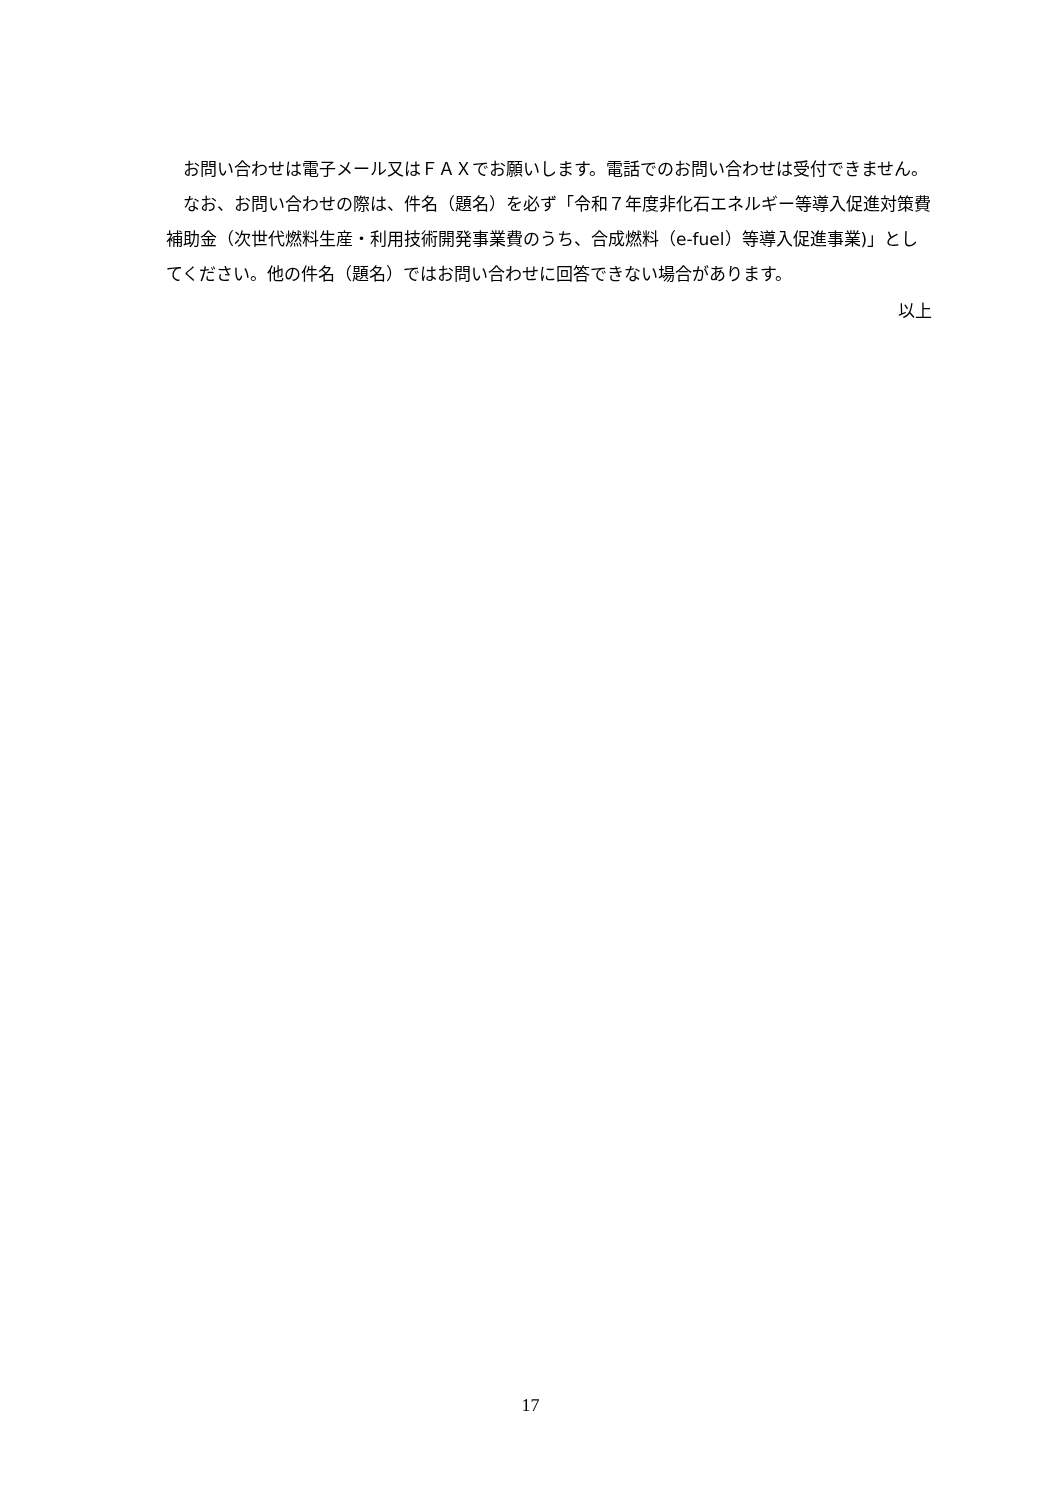お問い合わせは電子メール又はＦＡＸでお願いします。電話でのお問い合わせは受付できません。
なお、お問い合わせの際は、件名（題名）を必ず「令和７年度非化石エネルギー等導入促進対策費補助金（次世代燃料生産・利用技術開発事業費のうち、合成燃料（e-fuel）等導入促進事業)」としてください。他の件名（題名）ではお問い合わせに回答できない場合があります。
以上
17